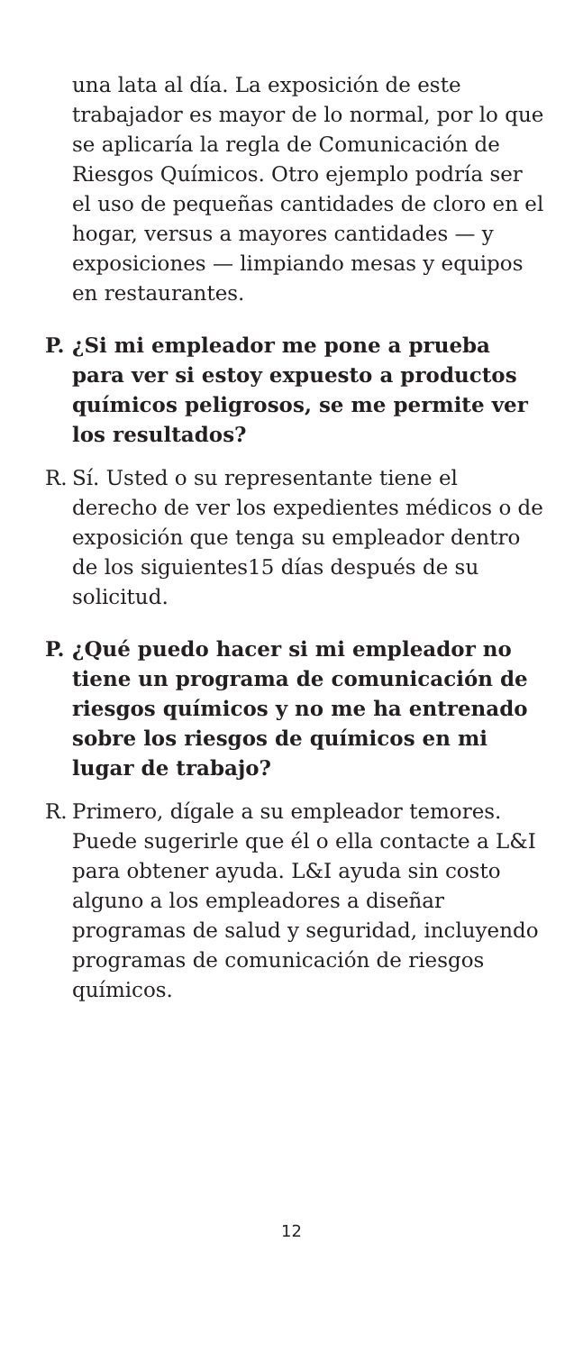una lata al día. La exposición de este trabajador es mayor de lo normal, por lo que se aplicaría la regla de Comunicación de Riesgos Químicos. Otro ejemplo podría ser el uso de pequeñas cantidades de cloro en el hogar, versus a mayores cantidades — y exposiciones — limpiando mesas y equipos en restaurantes.
P. ¿Si mi empleador me pone a prueba para ver si estoy expuesto a productos químicos peligrosos, se me permite ver los resultados?
R. Sí. Usted o su representante tiene el derecho de ver los expedientes médicos o de exposición que tenga su empleador dentro de los siguientes15 días después de su solicitud.
P. ¿Qué puedo hacer si mi empleador no tiene un programa de comunicación de riesgos químicos y no me ha entrenado sobre los riesgos de químicos en mi lugar de trabajo?
R. Primero, dígale a su empleador temores. Puede sugerirle que él o ella contacte a L&I para obtener ayuda. L&I ayuda sin costo alguno a los empleadores a diseñar programas de salud y seguridad, incluyendo programas de comunicación de riesgos químicos.
12